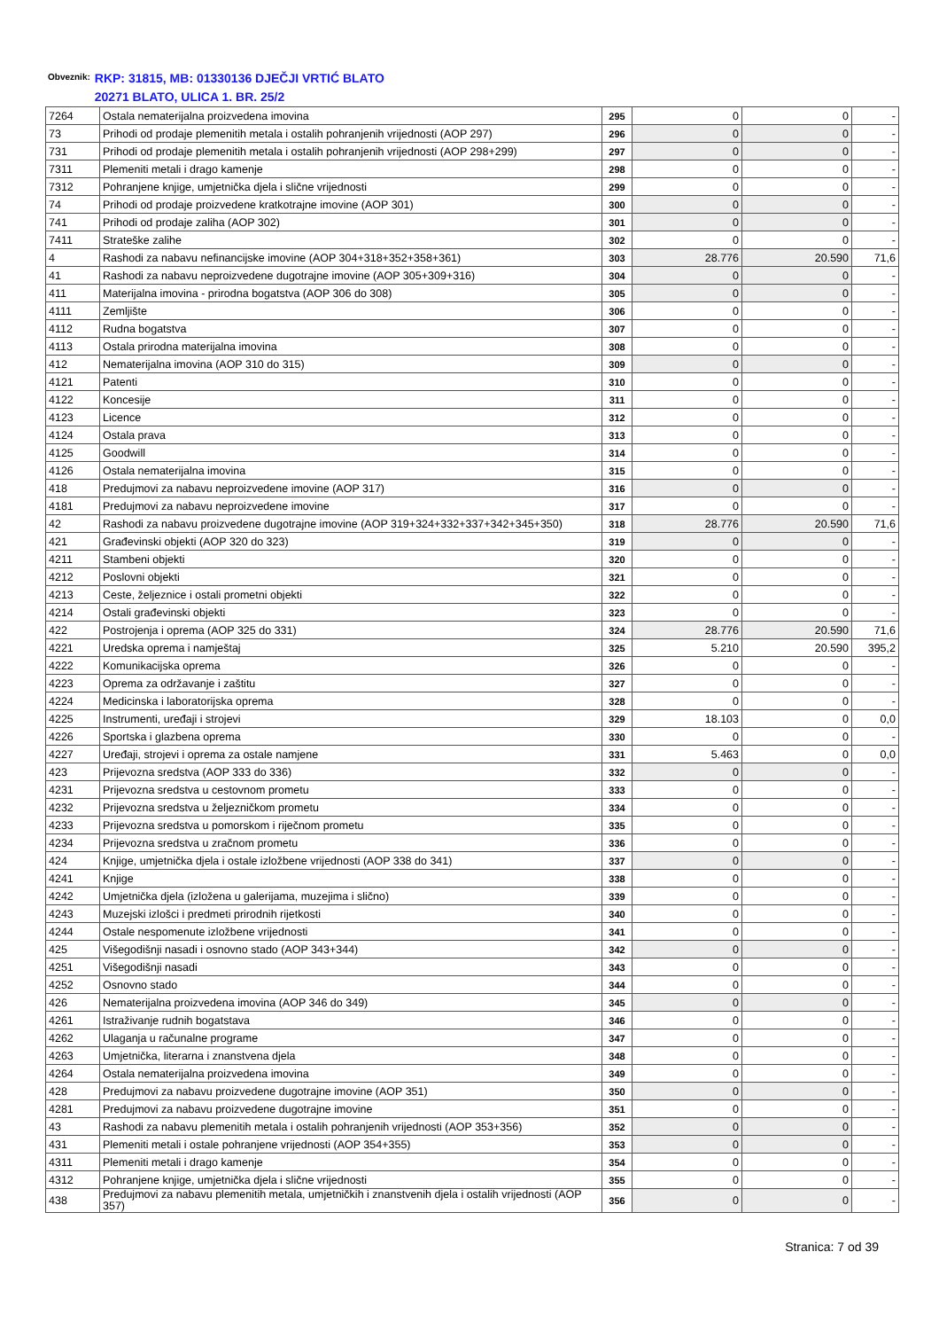Obveznik: RKP: 31815, MB: 01330136 DJEČJI VRTIĆ BLATO
20271 BLATO, ULICA 1. BR. 25/2
| 7264 | Ostala nematerijalna proizvedena imovina | 295 | 0 | 0 | - |
| 73 | Prihodi od prodaje plemenitih metala i ostalih pohranjenih vrijednosti (AOP 297) | 296 | 0 | 0 | - |
| 731 | Prihodi od prodaje plemenitih metala i ostalih pohranjenih vrijednosti (AOP 298+299) | 297 | 0 | 0 | - |
| 7311 | Plemeniti metali i drago kamenje | 298 | 0 | 0 | - |
| 7312 | Pohranjene knjige, umjetnička djela i slične vrijednosti | 299 | 0 | 0 | - |
| 74 | Prihodi od prodaje proizvedene kratkotrajne imovine (AOP 301) | 300 | 0 | 0 | - |
| 741 | Prihodi od prodaje zaliha (AOP 302) | 301 | 0 | 0 | - |
| 7411 | Strateške zalihe | 302 | 0 | 0 | - |
| 4 | Rashodi za nabavu nefinancijske imovine (AOP 304+318+352+358+361) | 303 | 28.776 | 20.590 | 71,6 |
| 41 | Rashodi za nabavu neproizvedene dugotrajne imovine (AOP 305+309+316) | 304 | 0 | 0 | - |
| 411 | Materijalna imovina - prirodna bogatstva (AOP 306 do 308) | 305 | 0 | 0 | - |
| 4111 | Zemljište | 306 | 0 | 0 | - |
| 4112 | Rudna bogatstva | 307 | 0 | 0 | - |
| 4113 | Ostala prirodna materijalna imovina | 308 | 0 | 0 | - |
| 412 | Nematerijalna imovina (AOP 310 do 315) | 309 | 0 | 0 | - |
| 4121 | Patenti | 310 | 0 | 0 | - |
| 4122 | Koncesije | 311 | 0 | 0 | - |
| 4123 | Licence | 312 | 0 | 0 | - |
| 4124 | Ostala prava | 313 | 0 | 0 | - |
| 4125 | Goodwill | 314 | 0 | 0 | - |
| 4126 | Ostala nematerijalna imovina | 315 | 0 | 0 | - |
| 418 | Predujmovi za nabavu neproizvedene imovine (AOP 317) | 316 | 0 | 0 | - |
| 4181 | Predujmovi za nabavu neproizvedene imovine | 317 | 0 | 0 | - |
| 42 | Rashodi za nabavu proizvedene dugotrajne imovine (AOP 319+324+332+337+342+345+350) | 318 | 28.776 | 20.590 | 71,6 |
| 421 | Građevinski objekti (AOP 320 do 323) | 319 | 0 | 0 | - |
| 4211 | Stambeni objekti | 320 | 0 | 0 | - |
| 4212 | Poslovni objekti | 321 | 0 | 0 | - |
| 4213 | Ceste, željeznice i ostali prometni objekti | 322 | 0 | 0 | - |
| 4214 | Ostali građevinski objekti | 323 | 0 | 0 | - |
| 422 | Postrojenja i oprema (AOP 325 do 331) | 324 | 28.776 | 20.590 | 71,6 |
| 4221 | Uredska oprema i namještaj | 325 | 5.210 | 20.590 | 395,2 |
| 4222 | Komunikacijska oprema | 326 | 0 | 0 | - |
| 4223 | Oprema za održavanje i zaštitu | 327 | 0 | 0 | - |
| 4224 | Medicinska i laboratorijska oprema | 328 | 0 | 0 | - |
| 4225 | Instrumenti, uređaji i strojevi | 329 | 18.103 | 0 | 0,0 |
| 4226 | Sportska i glazbena oprema | 330 | 0 | 0 | - |
| 4227 | Uređaji, strojevi i oprema za ostale namjene | 331 | 5.463 | 0 | 0,0 |
| 423 | Prijevozna sredstva (AOP 333 do 336) | 332 | 0 | 0 | - |
| 4231 | Prijevozna sredstva u cestovnom prometu | 333 | 0 | 0 | - |
| 4232 | Prijevozna sredstva u željezničkom prometu | 334 | 0 | 0 | - |
| 4233 | Prijevozna sredstva u pomorskom i riječnom prometu | 335 | 0 | 0 | - |
| 4234 | Prijevozna sredstva u zračnom prometu | 336 | 0 | 0 | - |
| 424 | Knjige, umjetnička djela i ostale izložbene vrijednosti (AOP 338 do 341) | 337 | 0 | 0 | - |
| 4241 | Knjige | 338 | 0 | 0 | - |
| 4242 | Umjetnička djela (izložena u galerijama, muzejima i slično) | 339 | 0 | 0 | - |
| 4243 | Muzejski izlošci i predmeti prirodnih rijetkosti | 340 | 0 | 0 | - |
| 4244 | Ostale nespomenute izložbene vrijednosti | 341 | 0 | 0 | - |
| 425 | Višegodišnji nasadi i osnovno stado (AOP 343+344) | 342 | 0 | 0 | - |
| 4251 | Višegodišnji nasadi | 343 | 0 | 0 | - |
| 4252 | Osnovno stado | 344 | 0 | 0 | - |
| 426 | Nematerijalna proizvedena imovina (AOP 346 do 349) | 345 | 0 | 0 | - |
| 4261 | Istraživanje rudnih bogatstava | 346 | 0 | 0 | - |
| 4262 | Ulaganja u računalne programe | 347 | 0 | 0 | - |
| 4263 | Umjetnička, literarna i znanstvena djela | 348 | 0 | 0 | - |
| 4264 | Ostala nematerijalna proizvedena imovina | 349 | 0 | 0 | - |
| 428 | Predujmovi za nabavu proizvedene dugotrajne imovine (AOP 351) | 350 | 0 | 0 | - |
| 4281 | Predujmovi za nabavu proizvedene dugotrajne imovine | 351 | 0 | 0 | - |
| 43 | Rashodi za nabavu plemenitih metala i ostalih pohranjenih vrijednosti (AOP 353+356) | 352 | 0 | 0 | - |
| 431 | Plemeniti metali i ostale pohranjene vrijednosti (AOP 354+355) | 353 | 0 | 0 | - |
| 4311 | Plemeniti metali i drago kamenje | 354 | 0 | 0 | - |
| 4312 | Pohranjene knjige, umjetnička djela i slične vrijednosti | 355 | 0 | 0 | - |
| 438 | Predujmovi za nabavu plemenitih metala, umjetničkih i znanstvenih djela i ostalih vrijednosti (AOP 357) | 356 | 0 | 0 | - |
Stranica: 7 od 39